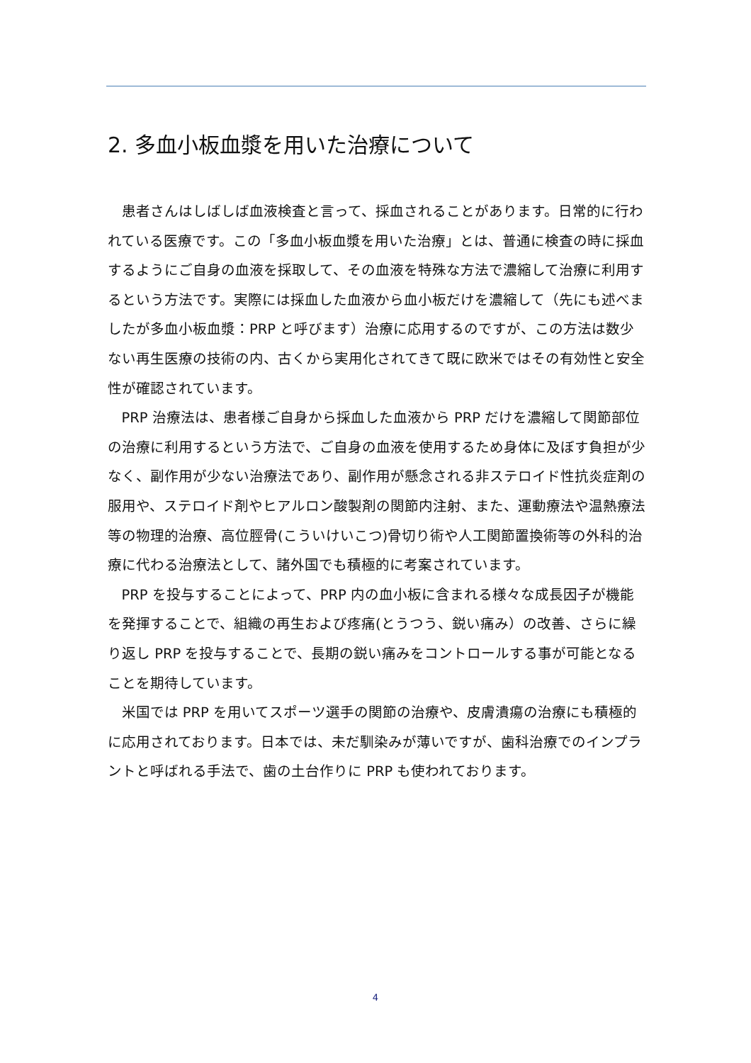2. 多血小板血漿を用いた治療について
患者さんはしばしば血液検査と言って、採血されることがあります。日常的に行われている医療です。この「多血小板血漿を用いた治療」とは、普通に検査の時に採血するようにご自身の血液を採取して、その血液を特殊な方法で濃縮して治療に利用するという方法です。実際には採血した血液から血小板だけを濃縮して（先にも述べましたが多血小板血漿：PRP と呼びます）治療に応用するのですが、この方法は数少ない再生医療の技術の内、古くから実用化されてきて既に欧米ではその有効性と安全性が確認されています。
PRP 治療法は、患者様ご自身から採血した血液から PRP だけを濃縮して関節部位の治療に利用するという方法で、ご自身の血液を使用するため身体に及ぼす負担が少なく、副作用が少ない治療法であり、副作用が懸念される非ステロイド性抗炎症剤の服用や、ステロイド剤やヒアルロン酸製剤の関節内注射、また、運動療法や温熱療法等の物理的治療、高位脛骨(こういけいこつ)骨切り術や人工関節置換術等の外科的治療に代わる治療法として、諸外国でも積極的に考案されています。
PRP を投与することによって、PRP 内の血小板に含まれる様々な成長因子が機能を発揮することで、組織の再生および疼痛(とうつう、鋭い痛み）の改善、さらに繰り返し PRP を投与することで、長期の鋭い痛みをコントロールする事が可能となることを期待しています。
米国では PRP を用いてスポーツ選手の関節の治療や、皮膚潰瘍の治療にも積極的に応用されております。日本では、未だ馴染みが薄いですが、歯科治療でのインプラントと呼ばれる手法で、歯の土台作りに PRP も使われております。
4